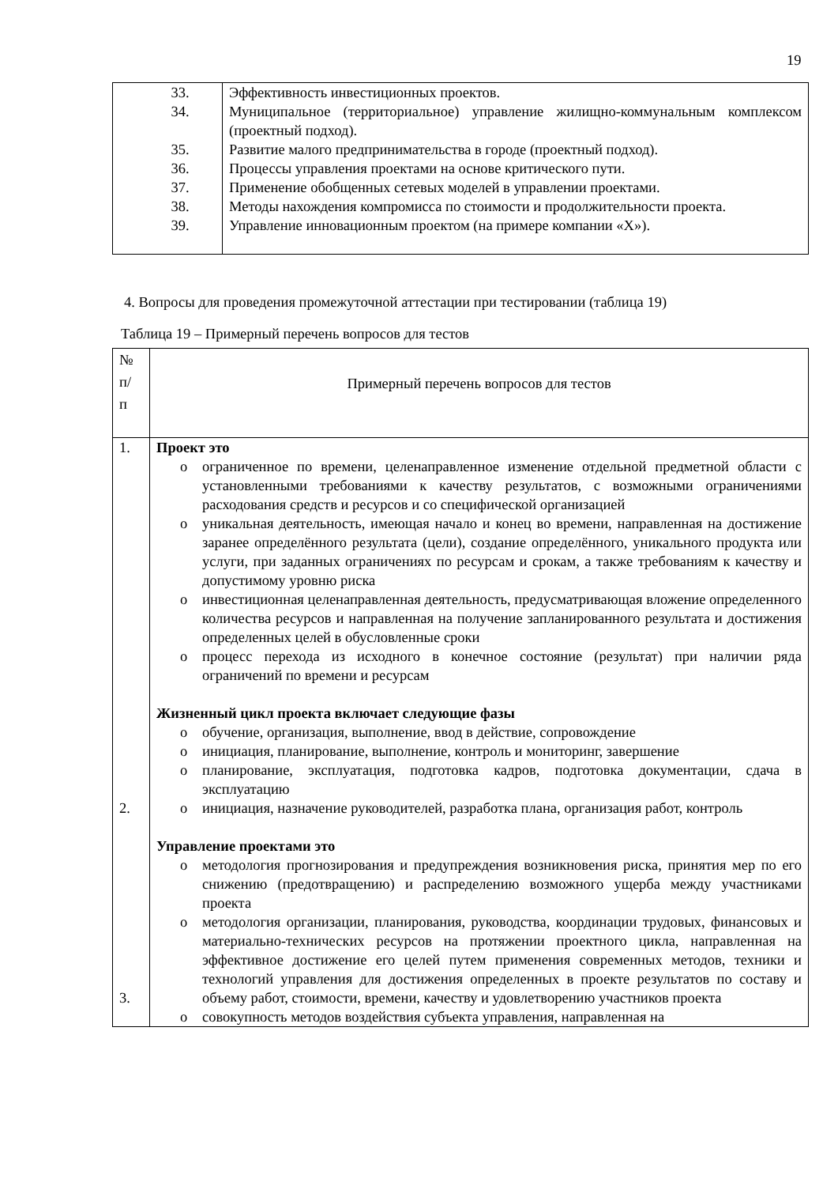19
| 33. 34. 35. 36. 37. 38. 39. | Эффективность инвестиционных проектов. Муниципальное (территориальное) управление жилищно-коммунальным комплексом (проектный подход). Развитие малого предпринимательства в городе (проектный подход). Процессы управления проектами на основе критического пути. Применение обобщенных сетевых моделей в управлении проектами. Методы нахождения компромисса по стоимости и продолжительности проекта. Управление инновационным проектом (на примере компании «X»). |
4. Вопросы для проведения промежуточной аттестации при тестировании (таблица 19)
Таблица 19 – Примерный перечень вопросов для тестов
| № п/ п | Примерный перечень вопросов для тестов |
| 1. 2. 3. | Проект это o ограниченное по времени, целенаправленное изменение отдельной предметной области с установленными требованиями к качеству результатов, с возможными ограничениями расходования средств и ресурсов и со специфической организацией o уникальная деятельность, имеющая начало и конец во времени, направленная на достижение заранее определённого результата (цели), создание определённого, уникального продукта или услуги, при заданных ограничениях по ресурсам и срокам, а также требованиям к качеству и допустимому уровню риска o инвестиционная целенаправленная деятельность, предусматривающая вложение определенного количества ресурсов и направленная на получение запланированного результата и достижения определенных целей в обусловленные сроки o процесс перехода из исходного в конечное состояние (результат) при наличии ряда ограничений по времени и ресурсам Жизненный цикл проекта включает следующие фазы o обучение, организация, выполнение, ввод в действие, сопровождение o инициация, планирование, выполнение, контроль и мониторинг, завершение o планирование, эксплуатация, подготовка кадров, подготовка документации, сдача в эксплуатацию o инициация, назначение руководителей, разработка плана, организация работ, контроль Управление проектами это o методология прогнозирования и предупреждения возникновения риска, принятия мер по его снижению (предотвращению) и распределению возможного ущерба между участниками проекта o методология организации, планирования, руководства, координации трудовых, финансовых и материально-технических ресурсов на протяжении проектного цикла, направленная на эффективное достижение его целей путем применения современных методов, техники и технологий управления для достижения определенных в проекте результатов по составу и объему работ, стоимости, времени, качеству и удовлетворению участников проекта o совокупность методов воздействия субъекта управления, направленная на |